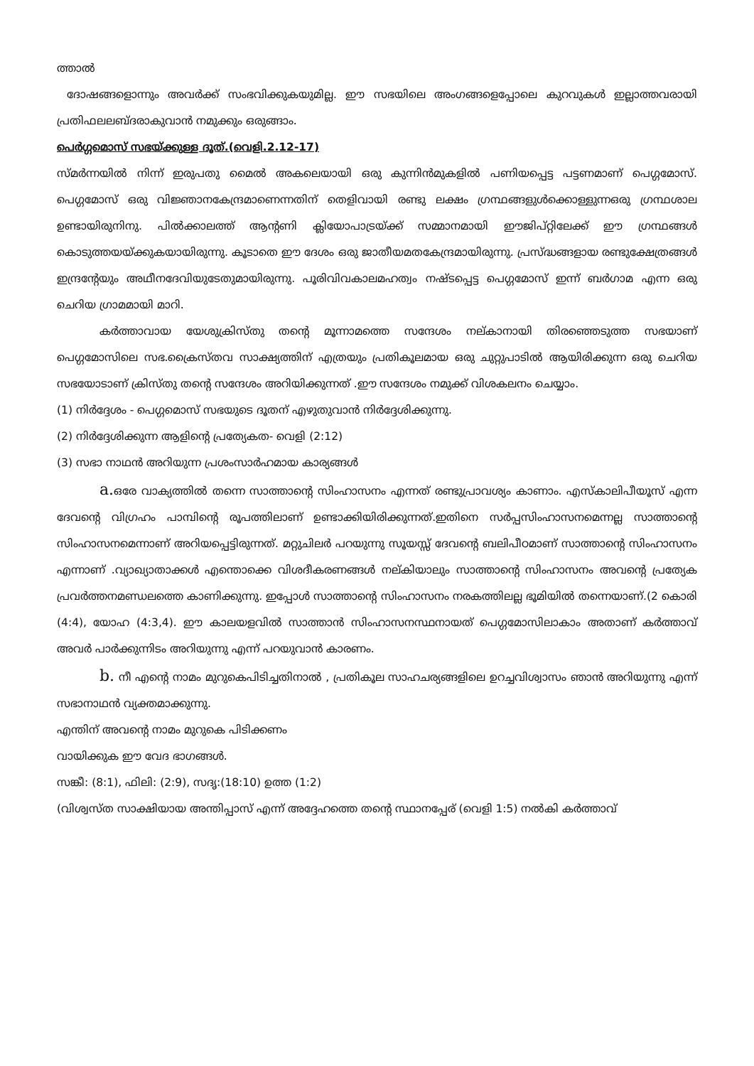ത്താൽ
ദോഷങ്ങളൊന്നും അവർക്ക് സംഭവിക്കുകയുമില്ല. ഈ സഭയിലെ അംഗങ്ങളെപ്പോലെ കുറവുകൾ ഇല്ലാത്തവരായി പ്രതിഫലലബ്ദരാകുവാൻ നമുക്കും ഒരുങ്ങാം.
പെർഗ്ഗമൊസ് സഭയ്ക്കുള്ള ദൂത്.(വെളി.2.12-17)
സ്മർന്നയിൽ നിന്ന് ഇരുപതു മൈൽ അകലെയായി ഒരു കുന്നിൻമുകളിൽ പണിയപ്പെട്ട പട്ടണമാണ് പെഗ്ഗമോസ്. പെഗ്ഗമോസ് ഒരു വിജ്ഞാനകേന്ദ്രമാണെന്നതിന് തെളിവായി രണ്ടു ലക്ഷം ഗ്രന്ഥങ്ങളുൾക്കൊള്ളുന്നഒരു ഗ്രന്ഥശാല ഉണ്ടായിരുനിനു. പിൽക്കാലത്ത് ആന്റണി ക്ലിയോപാട്രയ്ക്ക് സമ്മാനമായി ഈജിപ്റ്റിലേക്ക് ഈ ഗ്രന്ഥങ്ങൾ കൊടുത്തയയ്ക്കുകയായിരുന്നു. കൂടാതെ ഈ ദേശം ഒരു ജാതീയമതകേന്ദ്രമായിരുന്നു. പ്രസ്ദ്ധങ്ങളായ രണ്ടുക്ഷേത്രങ്ങൾ ഇന്ദ്രന്റേയും അഥീനദേവിയുടേതുമായിരുന്നു. പൂരിവിവകാലമഹത്വം നഷ്ടപ്പെട്ട പെഗ്ഗമോസ് ഇന്ന് ബർഗാമ എന്ന ഒരു ചെറിയ ഗ്രാമമായി മാറി.
കർത്താവായ യേശുക്രിസ്തു തന്റെ മൂന്നാമത്തെ സന്ദേശം നല്കാനായി തിരഞ്ഞെടുത്ത സഭയാണ് പെഗ്ഗമോസിലെ സഭ.ക്രൈസ്തവ സാക്ഷ്യത്തിന് എത്രയും പ്രതികൂലമായ ഒരു ചുറ്റുപാടിൽ ആയിരിക്കുന്ന ഒരു ചെറിയ സഭയോടാണ് ക്രിസ്തു തന്റെ സന്ദേശം അറിയിക്കുന്നത് .ഈ സന്ദേശം നമുക്ക് വിശകലനം ചെയ്യാം.
(1) നിർദ്ദേശം - പെഗ്ഗമൊസ് സഭയുടെ ദൂതന് എഴുതുവാൻ നിർദ്ദേശിക്കുന്നു.
(2) നിർദ്ദേശിക്കുന്ന ആളിന്റെ പ്രത്യേകത- വെളി (2:12)
(3) സഭാ നാഥൻ അറിയുന്ന പ്രശംസാർഹമായ കാര്യങ്ങൾ
a. ഒരേ വാക്യത്തിൽ തന്നെ സാത്താന്റെ സിംഹാസനം എന്നത് രണ്ടുപ്രാവശ്യം കാണാം. എസ്കാലിപീയൂസ് എന്ന ദേവന്റെ വിഗ്രഹം പാമ്പിന്റെ രൂപത്തിലാണ് ഉണ്ടാക്കിയിരിക്കുന്നത്.ഇതിനെ സർപ്പസിംഹാസനമെന്നല്ല സാത്താന്റെ സിംഹാസനമെന്നാണ് അറിയപ്പെട്ടിരുന്നത്. മറ്റുചിലർ പറയുന്നു സൂയസ്സ് ദേവന്റെ ബലിപീഠമാണ് സാത്താന്റെ സിംഹാസനം എന്നാണ് .വ്യാഖ്യാതാക്കൾ എന്തൊക്കെ വിശദീകരണങ്ങൾ നല്കിയാലും സാത്താന്റെ സിംഹാസനം അവന്റെ പ്രത്യേക പ്രവർത്തനമണ്ഡലത്തെ കാണിക്കുന്നു. ഇപ്പോൾ സാത്താന്റെ സിംഹാസനം നരകത്തിലല്ല ഭൂമിയിൽ തന്നെയാണ്.(2 കൊരി (4:4), യോഹ (4:3,4). ഈ കാലയളവിൽ സാത്താൻ സിംഹാസനസ്ഥനായത് പെഗ്ഗമോസിലാകാം അതാണ് കർത്താവ് അവർ പാർക്കുന്നിടം അറിയുന്നു എന്ന് പറയുവാൻ കാരണം.
b. നീ എന്റെ നാമം മുറുകെപിടിച്ചതിനാൽ , പ്രതികൂല സാഹചര്യങ്ങളിലെ ഉറച്ചവിശ്വാസം ഞാൻ അറിയുന്നു എന്ന് സഭാനാഥൻ വ്യക്തമാക്കുന്നു.
എന്തിന് അവന്റെ നാമം മുറുകെ പിടിക്കണം
വായിക്കുക ഈ വേദ ഭാഗങ്ങൾ.
സങ്കീ: (8:1), ഫിലി: (2:9), സദൃ:(18:10) ഉത്ത (1:2)
(വിശ്വസ്ത സാക്ഷിയായ അന്തിപ്പാസ് എന്ന് അദ്ദേഹത്തെ തന്റെ സ്ഥാനപ്പേര് (വെളി 1:5) നൽകി കർത്താവ്